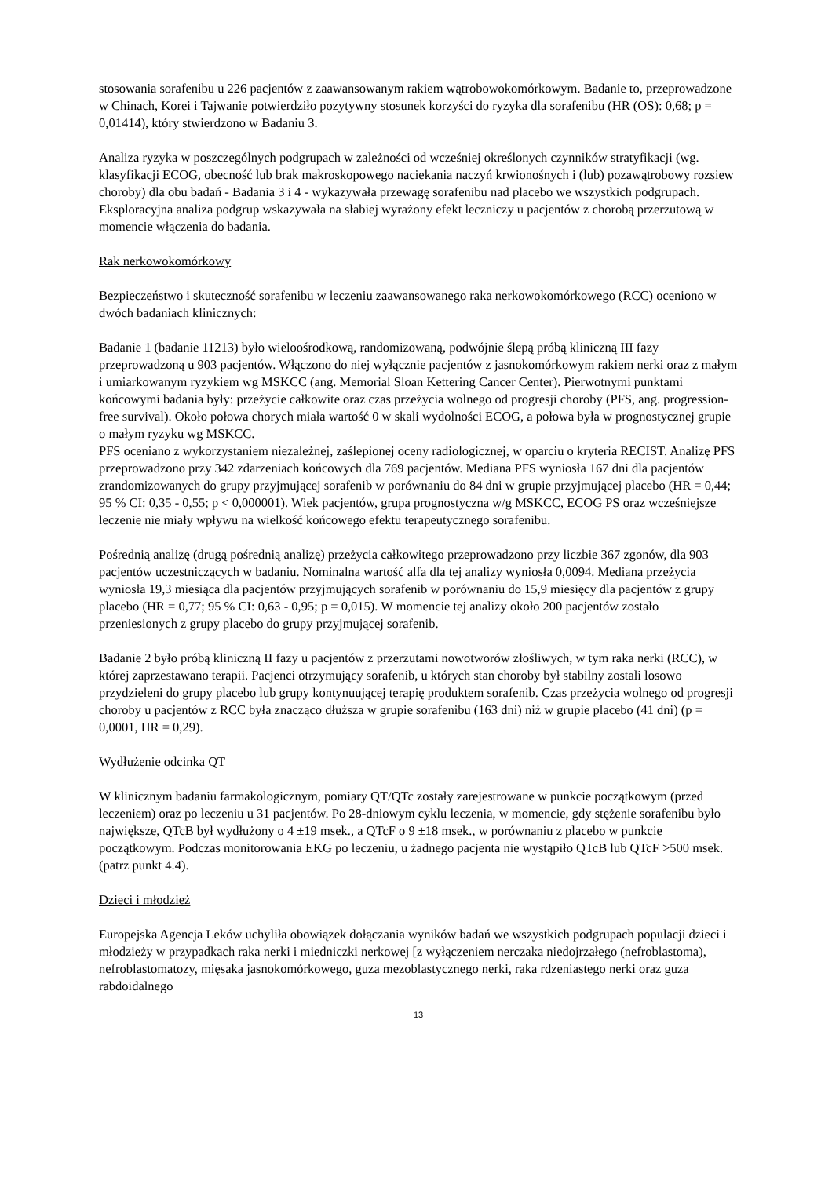stosowania sorafenibu u 226 pacjentów z zaawansowanym rakiem wątrobowokomórkowym. Badanie to, przeprowadzone w Chinach, Korei i Tajwanie potwierdziło pozytywny stosunek korzyści do ryzyka dla sorafenibu (HR (OS): 0,68; p = 0,01414), który stwierdzono w Badaniu 3.
Analiza ryzyka w poszczególnych podgrupach w zależności od wcześniej określonych czynników stratyfikacji (wg. klasyfikacji ECOG, obecność lub brak makroskopowego naciekania naczyń krwionośnych i (lub) pozawątrobowy rozsiew choroby) dla obu badań - Badania 3 i 4 - wykazywała przewagę sorafenibu nad placebo we wszystkich podgrupach. Eksploracyjna analiza podgrup wskazywała na słabiej wyrażony efekt leczniczy u pacjentów z chorobą przerzutową w momencie włączenia do badania.
Rak nerkowokomórkowy
Bezpieczeństwo i skuteczność sorafenibu w leczeniu zaawansowanego raka nerkowokomórkowego (RCC) oceniono w dwóch badaniach klinicznych:
Badanie 1 (badanie 11213) było wieloośrodkową, randomizowaną, podwójnie ślepą próbą kliniczną III fazy przeprowadzoną u 903 pacjentów. Włączono do niej wyłącznie pacjentów z jasnokomórkowym rakiem nerki oraz z małym i umiarkowanym ryzykiem wg MSKCC (ang. Memorial Sloan Kettering Cancer Center). Pierwotnymi punktami końcowymi badania były: przeżycie całkowite oraz czas przeżycia wolnego od progresji choroby (PFS, ang. progression-free survival). Około połowa chorych miała wartość 0 w skali wydolności ECOG, a połowa była w prognostycznej grupie o małym ryzyku wg MSKCC.
PFS oceniano z wykorzystaniem niezależnej, zaślepionej oceny radiologicznej, w oparciu o kryteria RECIST. Analizę PFS przeprowadzono przy 342 zdarzeniach końcowych dla 769 pacjentów. Mediana PFS wyniosła 167 dni dla pacjentów zrandomizowanych do grupy przyjmującej sorafenib w porównaniu do 84 dni w grupie przyjmującej placebo (HR = 0,44; 95 % CI: 0,35 - 0,55; p < 0,000001). Wiek pacjentów, grupa prognostyczna w/g MSKCC, ECOG PS oraz wcześniejsze leczenie nie miały wpływu na wielkość końcowego efektu terapeutycznego sorafenibu.
Pośrednią analizę (drugą pośrednią analizę) przeżycia całkowitego przeprowadzono przy liczbie 367 zgonów, dla 903 pacjentów uczestniczących w badaniu. Nominalna wartość alfa dla tej analizy wyniosła 0,0094. Mediana przeżycia wyniosła 19,3 miesiąca dla pacjentów przyjmujących sorafenib w porównaniu do 15,9 miesięcy dla pacjentów z grupy placebo (HR = 0,77; 95 % CI: 0,63 - 0,95; p = 0,015). W momencie tej analizy około 200 pacjentów zostało przeniesionych z grupy placebo do grupy przyjmującej sorafenib.
Badanie 2 było próbą kliniczną II fazy u pacjentów z przerzutami nowotworów złośliwych, w tym raka nerki (RCC), w której zaprzestawano terapii. Pacjenci otrzymujący sorafenib, u których stan choroby był stabilny zostali losowo przydzieleni do grupy placebo lub grupy kontynuującej terapię produktem sorafenib. Czas przeżycia wolnego od progresji choroby u pacjentów z RCC była znacząco dłuższa w grupie sorafenibu (163 dni) niż w grupie placebo (41 dni) (p = 0,0001, HR = 0,29).
Wydłużenie odcinka QT
W klinicznym badaniu farmakologicznym, pomiary QT/QTc zostały zarejestrowane w punkcie początkowym (przed leczeniem) oraz po leczeniu u 31 pacjentów. Po 28-dniowym cyklu leczenia, w momencie, gdy stężenie sorafenibu było największe, QTcB był wydłużony o 4 ±19 msek., a QTcF o 9 ±18 msek., w porównaniu z placebo w punkcie początkowym. Podczas monitorowania EKG po leczeniu, u żadnego pacjenta nie wystąpiło QTcB lub QTcF >500 msek. (patrz punkt 4.4).
Dzieci i młodzież
Europejska Agencja Leków uchyliła obowiązek dołączania wyników badań we wszystkich podgrupach populacji dzieci i młodzieży w przypadkach raka nerki i miedniczki nerkowej [z wyłączeniem nerczaka niedojrzałego (nefroblastoma), nefroblastomatozy, mięsaka jasnokomórkowego, guza mezoblastycznego nerki, raka rdzeniastego nerki oraz guza rabdoidalnego
13